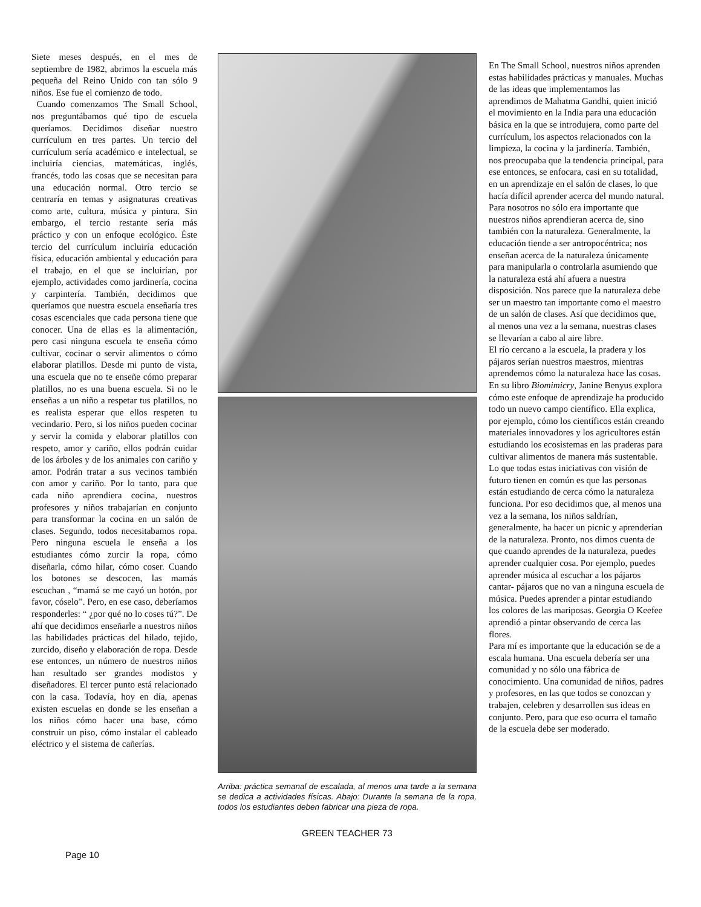Siete meses después, en el mes de septiembre de 1982, abrimos la escuela más pequeña del Reino Unido con tan sólo 9 niños. Ese fue el comienzo de todo.
Cuando comenzamos The Small School, nos preguntábamos qué tipo de escuela queríamos. Decidimos diseñar nuestro currículum en tres partes. Un tercio del currículum sería académico e intelectual, se incluiría ciencias, matemáticas, inglés, francés, todo las cosas que se necesitan para una educación normal. Otro tercio se centraría en temas y asignaturas creativas como arte, cultura, música y pintura. Sin embargo, el tercio restante sería más práctico y con un enfoque ecológico. Éste tercio del currículum incluiría educación física, educación ambiental y educación para el trabajo, en el que se incluirían, por ejemplo, actividades como jardinería, cocina y carpintería. También, decidimos que queríamos que nuestra escuela enseñaría tres cosas escenciales que cada persona tiene que conocer. Una de ellas es la alimentación, pero casi ninguna escuela te enseña cómo cultivar, cocinar o servir alimentos o cómo elaborar platillos. Desde mi punto de vista, una escuela que no te enseñe cómo preparar platillos, no es una buena escuela. Si no le enseñas a un niño a respetar tus platillos, no es realista esperar que ellos respeten tu vecindario. Pero, si los niños pueden cocinar y servir la comida y elaborar platillos con respeto, amor y cariño, ellos podrán cuidar de los árboles y de los animales con cariño y amor. Podrán tratar a sus vecinos también con amor y cariño. Por lo tanto, para que cada niño aprendiera cocina, nuestros profesores y niños trabajarían en conjunto para transformar la cocina en un salón de clases. Segundo, todos necesitabamos ropa. Pero ninguna escuela le enseña a los estudiantes cómo zurcir la ropa, cómo diseñarla, cómo hilar, cómo coser. Cuando los botones se descocen, las mamás escuchan , “mamá se me cayó un botón, por favor, cóselo”. Pero, en ese caso, deberíamos responderles: “ ¿por qué no lo coses tú?”. De ahí que decidimos enseñarle a nuestros niños las habilidades prácticas del hilado, tejido, zurcido, diseño y elaboración de ropa. Desde ese entonces, un número de nuestros niños han resultado ser grandes modistos y diseñadores. El tercer punto está relacionado con la casa. Todavía, hoy en día, apenas existen escuelas en donde se les enseñan a los niños cómo hacer una base, cómo construir un piso, cómo instalar el cableado eléctrico y el sistema de cañerías.
Arriba: práctica semanal de escalada, al menos una tarde a la semana se dedica a actividades físicas. Abajo: Durante la semana de la ropa, todos los estudiantes deben fabricar una pieza de ropa.
GREEN TEACHER 73
En The Small School, nuestros niños aprenden estas habilidades prácticas y manuales. Muchas de las ideas que implementamos las aprendimos de Mahatma Gandhi, quien inició el movimiento en la India para una educación básica en la que se introdujera, como parte del currículum, los aspectos relacionados con la limpieza, la cocina y la jardinería. También, nos preocupaba que la tendencia principal, para ese entonces, se enfocara, casi en su totalidad, en un aprendizaje en el salón de clases, lo que hacía difícil aprender acerca del mundo natural. Para nosotros no sólo era importante que nuestros niños aprendieran acerca de, sino también con la naturaleza. Generalmente, la educación tiende a ser antropocéntrica; nos enseñan acerca de la naturaleza únicamente para manipularla o controlarla asumiendo que la naturaleza está ahí afuera a nuestra disposición. Nos parece que la naturaleza debe ser un maestro tan importante como el maestro de un salón de clases. Así que decidimos que, al menos una vez a la semana, nuestras clases se llevarían a cabo al aire libre.
El río cercano a la escuela, la pradera y los pájaros serían nuestros maestros, mientras aprendemos cómo la naturaleza hace las cosas. En su libro Biomimicry, Janine Benyus explora cómo este enfoque de aprendizaje ha producido todo un nuevo campo científico. Ella explica, por ejemplo, cómo los científicos están creando materiales innovadores y los agricultores están estudiando los ecosistemas en las praderas para cultivar alimentos de manera más sustentable. Lo que todas estas iniciativas con visión de futuro tienen en común es que las personas están estudiando de cerca cómo la naturaleza funciona. Por eso decidimos que, al menos una vez a la semana, los niños saldrían, generalmente, ha hacer un picnic y aprenderían de la naturaleza. Pronto, nos dimos cuenta de que cuando aprendes de la naturaleza, puedes aprender cualquier cosa. Por ejemplo, puedes aprender música al escuchar a los pájaros cantar- pájaros que no van a ninguna escuela de música. Puedes aprender a pintar estudiando los colores de las mariposas. Georgia O Keefee aprendió a pintar observando de cerca las flores.
Para mí es importante que la educación se de a escala humana. Una escuela debería ser una comunidad y no sólo una fábrica de conocimiento. Una comunidad de niños, padres y profesores, en las que todos se conozcan y trabajen, celebren y desarrollen sus ideas en conjunto. Pero, para que eso ocurra el tamaño de la escuela debe ser moderado.
Page 10